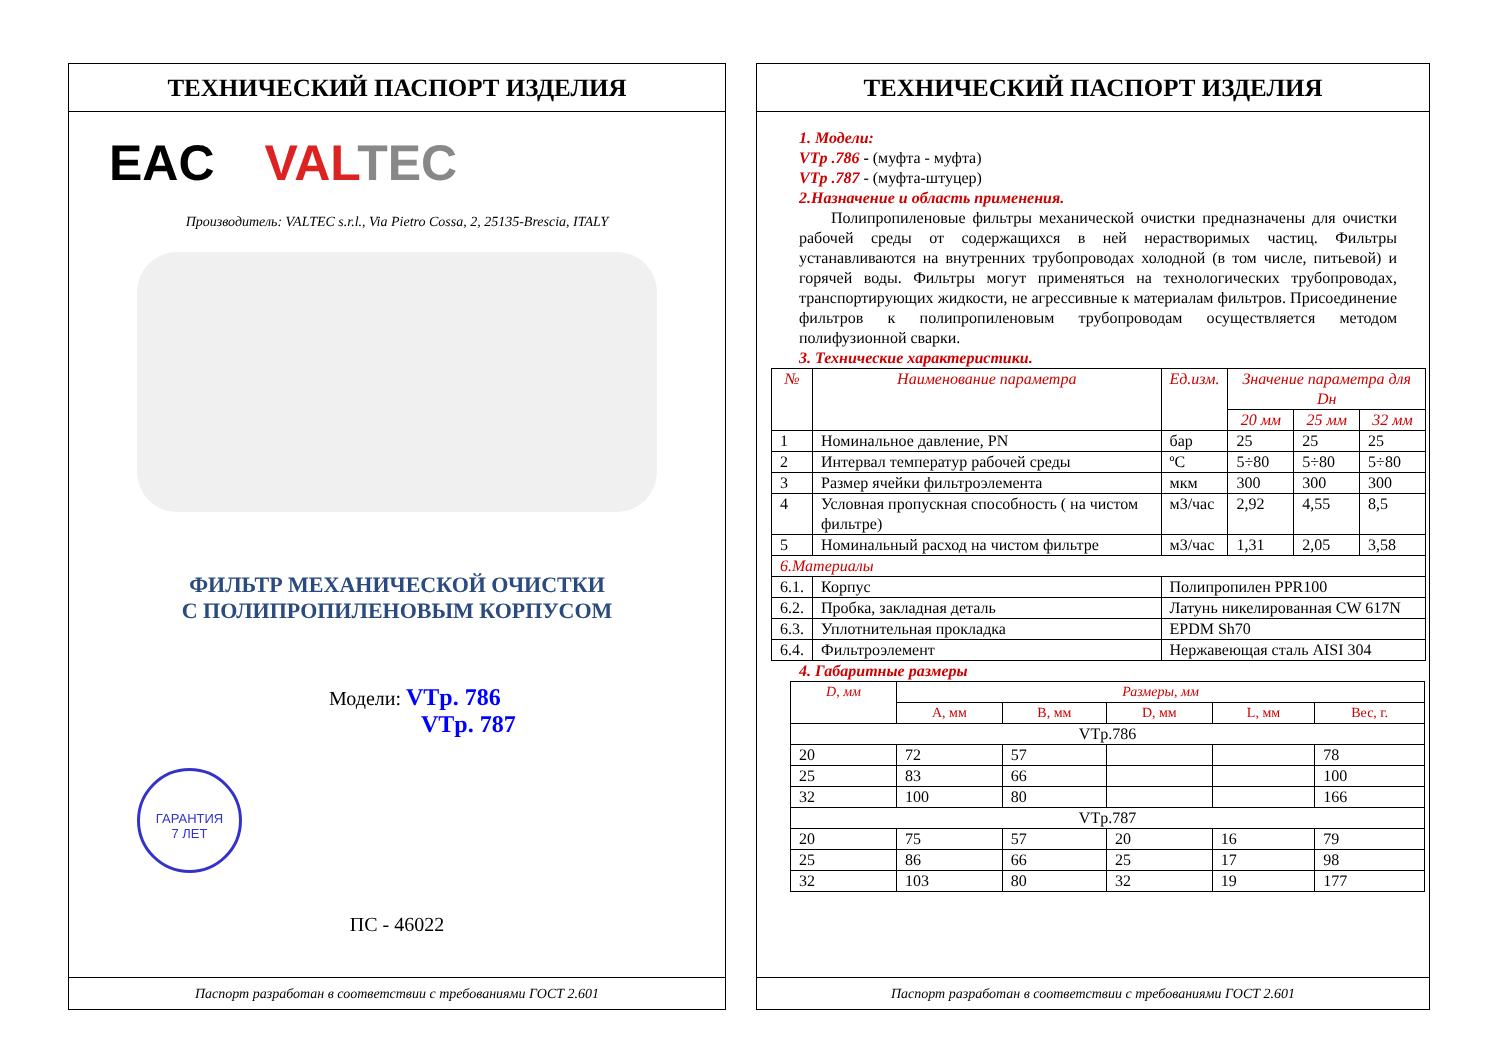ТЕХНИЧЕСКИЙ ПАСПОРТ ИЗДЕЛИЯ
EAC VALTEC
Производитель: VALTEC s.r.l., Via Pietro Cossa, 2, 25135-Brescia, ITALY
ФИЛЬТР МЕХАНИЧЕСКОЙ ОЧИСТКИ
С ПОЛИПРОПИЛЕНОВЫМ КОРПУСОМ
Модели: VTр. 786
VTр. 787
ГАРАНТИЯ
7 ЛЕТ
ПС - 46022
Паспорт разработан в соответствии с требованиями ГОСТ 2.601
ТЕХНИЧЕСКИЙ ПАСПОРТ ИЗДЕЛИЯ
1. Модели:
VTр .786 - (муфта - муфта)
VTр .787 - (муфта-штуцер)
2.Назначение и область применения.
Полипропиленовые фильтры механической очистки предназначены для очистки рабочей среды от содержащихся в ней нерастворимых частиц. Фильтры устанавливаются на внутренних трубопроводах холодной (в том числе, питьевой) и горячей воды. Фильтры могут применяться на технологических трубопроводах, транспортирующих жидкости, не агрессивные к материалам фильтров. Присоединение фильтров к полипропиленовым трубопроводам осуществляется методом полифузионной сварки.
3. Технические характеристики.
| № | Наименование параметра | Ед.изм. | Значение параметра для Dн | | |
| --- | --- | --- | --- | --- | --- |
| | | | 20 мм | 25 мм | 32 мм |
| 1 | Номинальное давление, PN | бар | 25 | 25 | 25 |
| 2 | Интервал температур рабочей среды | ºC | 5÷80 | 5÷80 | 5÷80 |
| 3 | Размер ячейки фильтроэлемента | мкм | 300 | 300 | 300 |
| 4 | Условная пропускная способность ( на чистом фильтре) | м3/час | 2,92 | 4,55 | 8,5 |
| 5 | Номинальный расход на чистом фильтре | м3/час | 1,31 | 2,05 | 3,58 |
| 6.Материалы | | | | | |
| 6.1. | Корпус | Полипропилен PPR100 | | | |
| 6.2. | Пробка, закладная деталь | Латунь никелированная CW 617N | | | |
| 6.3. | Уплотнительная прокладка | EPDM Sh70 | | | |
| 6.4. | Фильтроэлемент | Нержавеющая сталь AISI 304 | | | |
4. Габаритные размеры
| D, мм | Размеры, мм | | | | |
| --- | --- | --- | --- | --- | --- |
| | A, мм | B, мм | D, мм | L, мм | Вес, г. |
| VTр.786 | | | | | |
| 20 | 72 | 57 | | | 78 |
| 25 | 83 | 66 | | | 100 |
| 32 | 100 | 80 | | | 166 |
| VTр.787 | | | | | |
| 20 | 75 | 57 | 20 | 16 | 79 |
| 25 | 86 | 66 | 25 | 17 | 98 |
| 32 | 103 | 80 | 32 | 19 | 177 |
Паспорт разработан в соответствии с требованиями ГОСТ 2.601